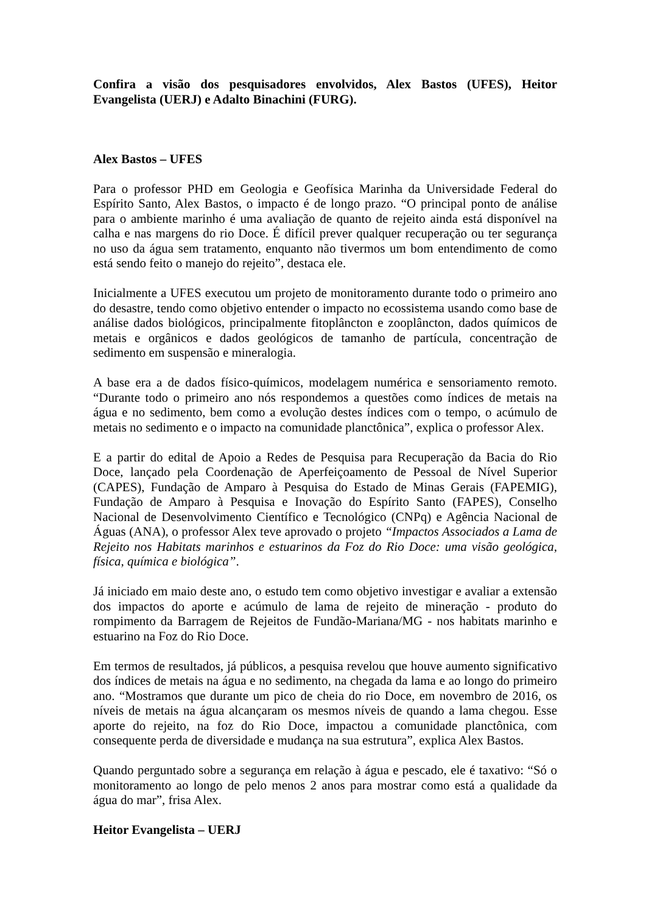Confira a visão dos pesquisadores envolvidos, Alex Bastos (UFES), Heitor Evangelista (UERJ) e Adalto Binachini (FURG).
Alex Bastos – UFES
Para o professor PHD em Geologia e Geofísica Marinha da Universidade Federal do Espírito Santo, Alex Bastos, o impacto é de longo prazo. “O principal ponto de análise para o ambiente marinho é uma avaliação de quanto de rejeito ainda está disponível na calha e nas margens do rio Doce. É difícil prever qualquer recuperação ou ter segurança no uso da água sem tratamento, enquanto não tivermos um bom entendimento de como está sendo feito o manejo do rejeito”, destaca ele.
Inicialmente a UFES executou um projeto de monitoramento durante todo o primeiro ano do desastre, tendo como objetivo entender o impacto no ecossistema usando como base de análise dados biológicos, principalmente fitoplâncton e zooplâncton, dados químicos de metais e orgânicos e dados geológicos de tamanho de partícula, concentração de sedimento em suspensão e mineralogia.
A base era a de dados físico-químicos, modelagem numérica e sensoriamento remoto. “Durante todo o primeiro ano nós respondemos a questões como índices de metais na água e no sedimento, bem como a evolução destes índices com o tempo, o acúmulo de metais no sedimento e o impacto na comunidade planctônica”, explica o professor Alex.
E a partir do edital de Apoio a Redes de Pesquisa para Recuperação da Bacia do Rio Doce, lançado pela Coordenação de Aperfeiçoamento de Pessoal de Nível Superior (CAPES), Fundação de Amparo à Pesquisa do Estado de Minas Gerais (FAPEMIG), Fundação de Amparo à Pesquisa e Inovação do Espírito Santo (FAPES), Conselho Nacional de Desenvolvimento Científico e Tecnológico (CNPq) e Agência Nacional de Águas (ANA), o professor Alex teve aprovado o projeto “Impactos Associados a Lama de Rejeito nos Habitats marinhos e estuarinos da Foz do Rio Doce: uma visão geológica, física, química e biológica”.
Já iniciado em maio deste ano, o estudo tem como objetivo investigar e avaliar a extensão dos impactos do aporte e acúmulo de lama de rejeito de mineração - produto do rompimento da Barragem de Rejeitos de Fundão-Mariana/MG - nos habitats marinho e estuarino na Foz do Rio Doce.
Em termos de resultados, já públicos, a pesquisa revelou que houve aumento significativo dos índices de metais na água e no sedimento, na chegada da lama e ao longo do primeiro ano. “Mostramos que durante um pico de cheia do rio Doce, em novembro de 2016, os níveis de metais na água alcançaram os mesmos níveis de quando a lama chegou. Esse aporte do rejeito, na foz do Rio Doce, impactou a comunidade planctônica, com consequente perda de diversidade e mudança na sua estrutura”, explica Alex Bastos.
Quando perguntado sobre a segurança em relação à água e pescado, ele é taxativo: “Só o monitoramento ao longo de pelo menos 2 anos para mostrar como está a qualidade da água do mar”, frisa Alex.
Heitor Evangelista – UERJ